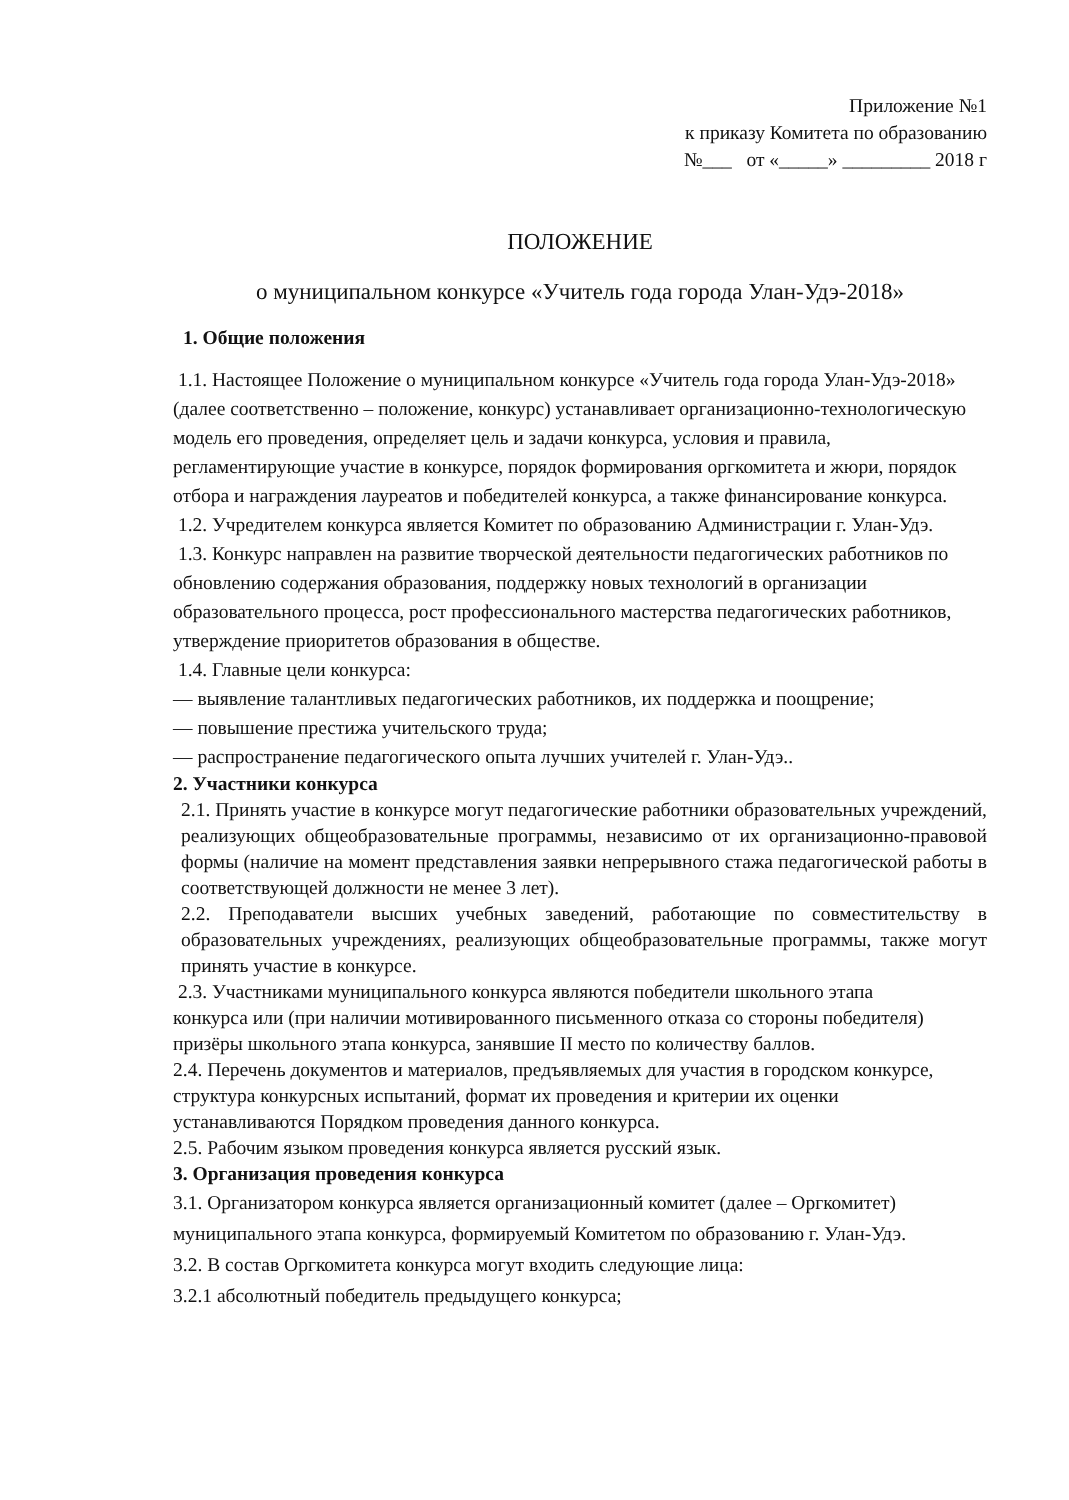Приложение №1
к приказу Комитета по образованию
№___ от «_____» _________ 2018 г
ПОЛОЖЕНИЕ
о муниципальном конкурсе «Учитель года города Улан-Удэ-2018»
1. Общие положения
1.1. Настоящее Положение о муниципальном конкурсе «Учитель года города Улан-Удэ-2018» (далее соответственно – положение, конкурс) устанавливает организационно-технологическую модель его проведения, определяет цель и задачи конкурса, условия и правила, регламентирующие участие в конкурсе, порядок формирования оргкомитета и жюри, порядок отбора и награждения лауреатов и победителей конкурса, а также финансирование конкурса.
1.2. Учредителем конкурса является Комитет по образованию Администрации г. Улан-Удэ.
1.3. Конкурс направлен на развитие творческой деятельности педагогических работников по обновлению содержания образования, поддержку новых технологий в организации образовательного процесса, рост профессионального мастерства педагогических работников, утверждение приоритетов образования в обществе.
1.4. Главные цели конкурса:
— выявление талантливых педагогических работников, их поддержка и поощрение;
— повышение престижа учительского труда;
— распространение педагогического опыта лучших учителей г. Улан-Удэ..
2. Участники конкурса
2.1. Принять участие в конкурсе могут педагогические работники образовательных учреждений, реализующих общеобразовательные программы, независимо от их организационно-правовой формы (наличие на момент представления заявки непрерывного стажа педагогической работы в соответствующей должности не менее 3 лет).
2.2. Преподаватели высших учебных заведений, работающие по совместительству в образовательных учреждениях, реализующих общеобразовательные программы, также могут принять участие в конкурсе.
2.3. Участниками муниципального конкурса являются победители школьного этапа конкурса или (при наличии мотивированного письменного отказа со стороны победителя) призёры школьного этапа конкурса, занявшие II место по количеству баллов.
2.4. Перечень документов и материалов, предъявляемых для участия в городском конкурсе, структура конкурсных испытаний, формат их проведения и критерии их оценки устанавливаются Порядком проведения данного конкурса.
2.5. Рабочим языком проведения конкурса является русский язык.
3. Организация проведения конкурса
3.1. Организатором конкурса является организационный комитет (далее – Оргкомитет) муниципального этапа конкурса, формируемый Комитетом по образованию г. Улан-Удэ.
3.2. В состав Оргкомитета конкурса могут входить следующие лица:
3.2.1 абсолютный победитель предыдущего конкурса;